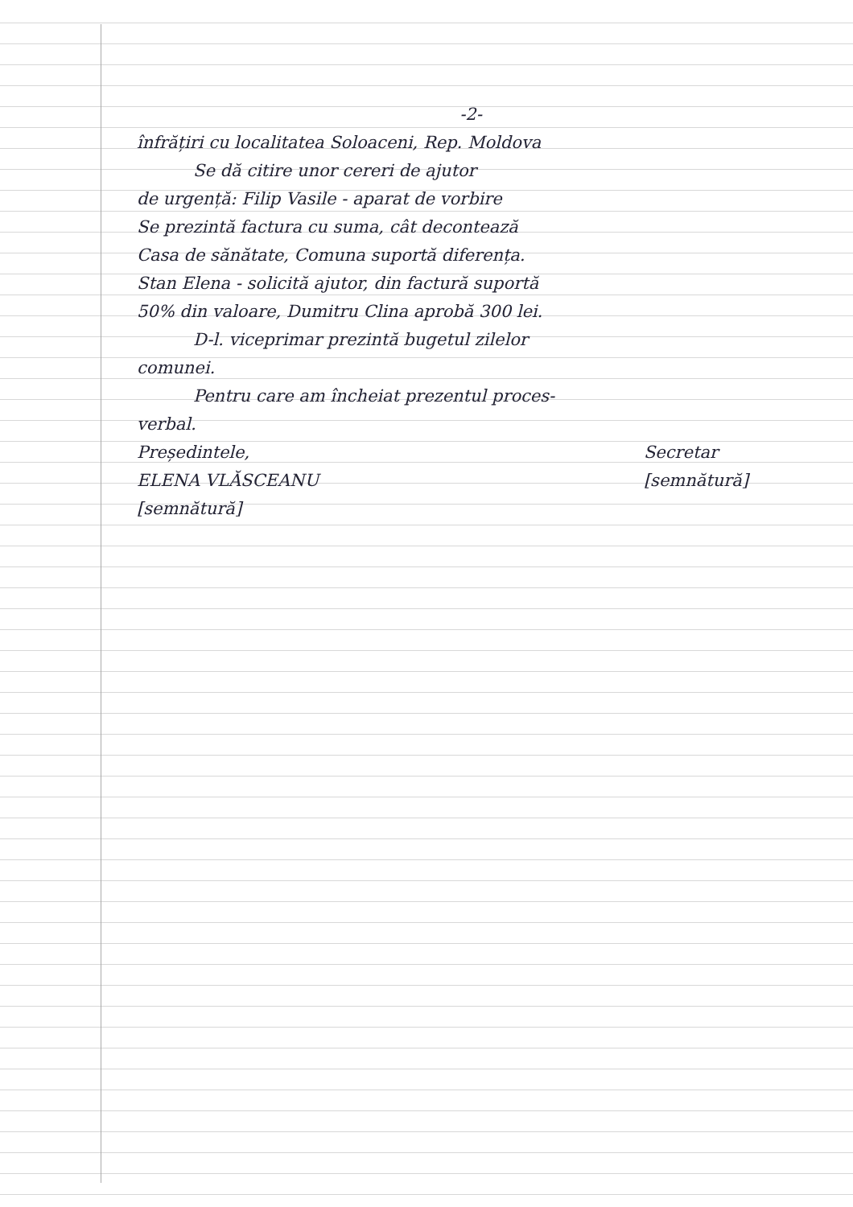-2-
înfrățiri cu localitatea Soloaceni, Rep. Moldova
Se dă citire unor cereri de ajutor
de urgență: Filip Vasile - aparat de vorbire
Se prezintă factura cu suma, cât decontează
Casa de sănătate, Comuna suportă diferența.
Stan Elena - solicită ajutor, din factură suportă
50% din valoare, Dumitru Clina aprobă 300 lei.
D-l. viceprimar prezintă bugetul zilelor
comunei.
Pentru care am încheiat prezentul proces-
verbal.
Președintele,
ELENA VLĂSCEANU
[semnătură]
Secretar
[semnătură]